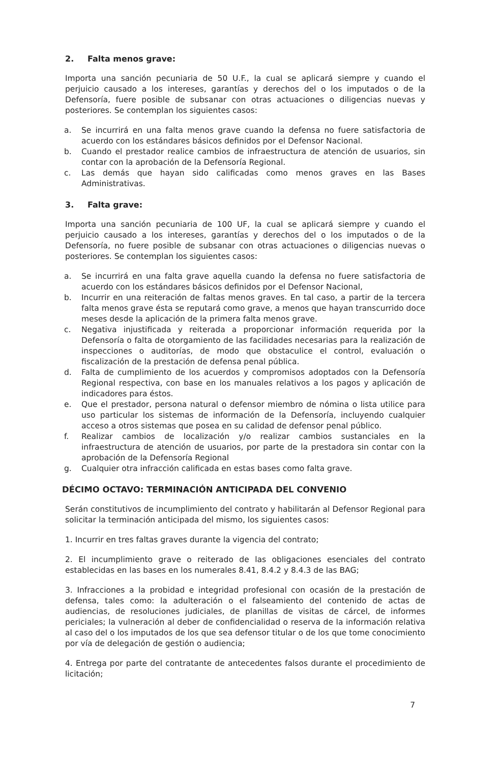2. Falta menos grave:
Importa una sanción pecuniaria de 50 U.F., la cual se aplicará siempre y cuando el perjuicio causado a los intereses, garantías y derechos del o los imputados o de la Defensoría, fuere posible de subsanar con otras actuaciones o diligencias nuevas y posteriores. Se contemplan los siguientes casos:
a. Se incurrirá en una falta menos grave cuando la defensa no fuere satisfactoria de acuerdo con los estándares básicos definidos por el Defensor Nacional.
b. Cuando el prestador realice cambios de infraestructura de atención de usuarios, sin contar con la aprobación de la Defensoría Regional.
c. Las demás que hayan sido calificadas como menos graves en las Bases Administrativas.
3. Falta grave:
Importa una sanción pecuniaria de 100 UF, la cual se aplicará siempre y cuando el perjuicio causado a los intereses, garantías y derechos del o los imputados o de la Defensoría, no fuere posible de subsanar con otras actuaciones o diligencias nuevas o posteriores. Se contemplan los siguientes casos:
a. Se incurrirá en una falta grave aquella cuando la defensa no fuere satisfactoria de acuerdo con los estándares básicos definidos por el Defensor Nacional,
b. Incurrir en una reiteración de faltas menos graves. En tal caso, a partir de la tercera falta menos grave ésta se reputará como grave, a menos que hayan transcurrido doce meses desde la aplicación de la primera falta menos grave.
c. Negativa injustificada y reiterada a proporcionar información requerida por la Defensoría o falta de otorgamiento de las facilidades necesarias para la realización de inspecciones o auditorías, de modo que obstaculice el control, evaluación o fiscalización de la prestación de defensa penal pública.
d. Falta de cumplimiento de los acuerdos y compromisos adoptados con la Defensoría Regional respectiva, con base en los manuales relativos a los pagos y aplicación de indicadores para éstos.
e. Que el prestador, persona natural o defensor miembro de nómina o lista utilice para uso particular los sistemas de información de la Defensoría, incluyendo cualquier acceso a otros sistemas que posea en su calidad de defensor penal público.
f. Realizar cambios de localización y/o realizar cambios sustanciales en la infraestructura de atención de usuarios, por parte de la prestadora sin contar con la aprobación de la Defensoría Regional
g. Cualquier otra infracción calificada en estas bases como falta grave.
DÉCIMO OCTAVO: TERMINACIÓN ANTICIPADA DEL CONVENIO
Serán constitutivos de incumplimiento del contrato y habilitarán al Defensor Regional para solicitar la terminación anticipada del mismo, los siguientes casos:
1. Incurrir en tres faltas graves durante la vigencia del contrato;
2. El incumplimiento grave o reiterado de las obligaciones esenciales del contrato establecidas en las bases en los numerales 8.41, 8.4.2 y 8.4.3 de las BAG;
3. Infracciones a la probidad e integridad profesional con ocasión de la prestación de defensa, tales como: la adulteración o el falseamiento del contenido de actas de audiencias, de resoluciones judiciales, de planillas de visitas de cárcel, de informes periciales; la vulneración al deber de confidencialidad o reserva de la información relativa al caso del o los imputados de los que sea defensor titular o de los que tome conocimiento por vía de delegación de gestión o audiencia;
4. Entrega por parte del contratante de antecedentes falsos durante el procedimiento de licitación;
7